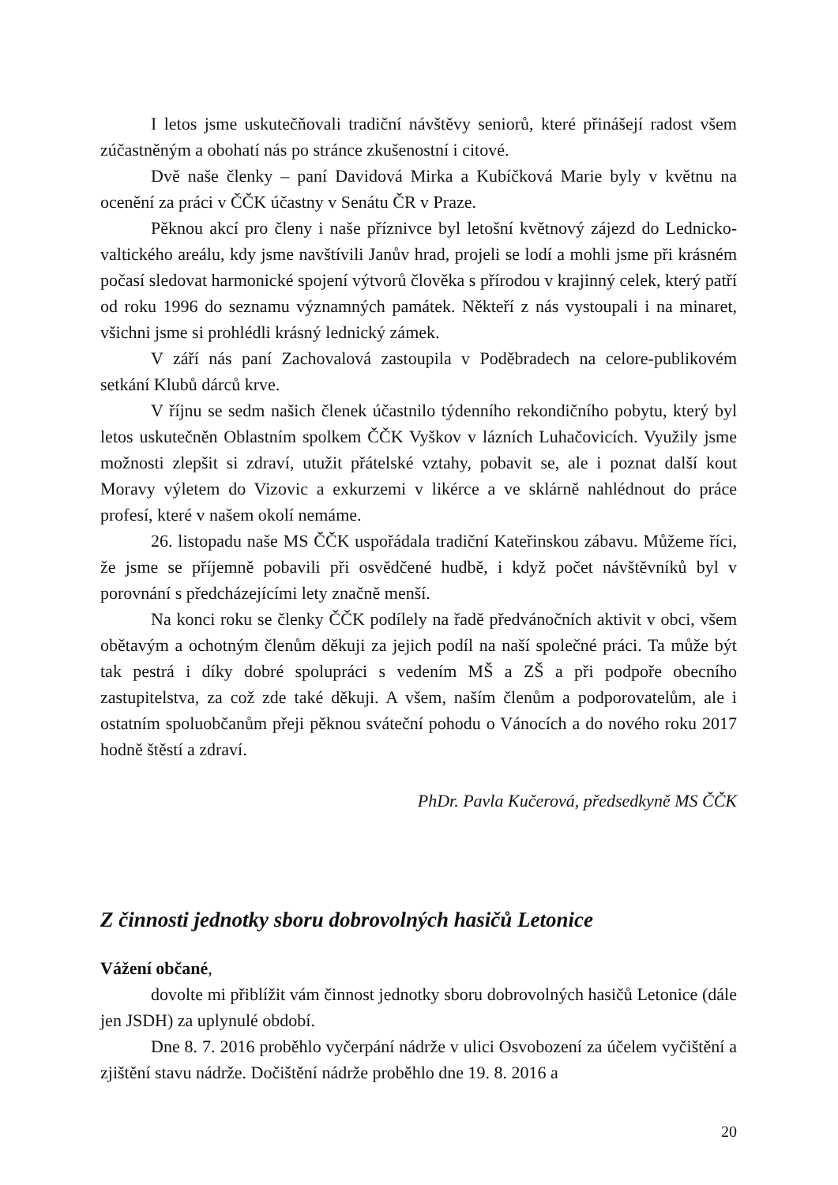I letos jsme uskutečňovali tradiční návštěvy seniorů, které přinášejí radost všem zúčastněným a obohatí nás po stránce zkušenostní i citové.
Dvě naše členky – paní Davidová Mirka a Kubíčková Marie byly v květnu na ocenění za práci v ČČK účastny v Senátu ČR v Praze.
Pěknou akcí pro členy i naše příznivce byl letošní květnový zájezd do Lednicko-valtického areálu, kdy jsme navštívili Janův hrad, projeli se lodí a mohli jsme při krásném počasí sledovat harmonické spojení výtvorů člověka s přírodou v krajinný celek, který patří od roku 1996 do seznamu významných památek. Někteří z nás vystoupali i na minaret, všichni jsme si prohlédli krásný lednický zámek.
V září nás paní Zachovalová zastoupila v Poděbradech na celore-publikovém setkání Klubů dárců krve.
V říjnu se sedm našich členek účastnilo týdenního rekondičního pobytu, který byl letos uskutečněn Oblastním spolkem ČČK Vyškov v lázních Luhačovicích. Využily jsme možnosti zlepšit si zdraví, utužit přátelské vztahy, pobavit se, ale i poznat další kout Moravy výletem do Vizovic a exkurzemi v likérce a ve sklárně nahlédnout do práce profesí, které v našem okolí nemáme.
26. listopadu naše MS ČČK uspořádala tradiční Kateřinskou zábavu. Můžeme říci, že jsme se příjemně pobavili při osvědčené hudbě, i když počet návštěvníků byl v porovnání s předcházejícími lety značně menší.
Na konci roku se členky ČČK podílely na řadě předvánočních aktivit v obci, všem obětavým a ochotným členům děkuji za jejich podíl na naší společné práci. Ta může být tak pestrá i díky dobré spolupráci s vedením MŠ a ZŠ a při podpoře obecního zastupitelstva, za což zde také děkuji. A všem, naším členům a podporovatelům, ale i ostatním spoluobčanům přeji pěknou sváteční pohodu o Vánocích a do nového roku 2017 hodně štěstí a zdraví.
PhDr. Pavla Kučerová, předsedkyně MS ČČK
Z činnosti jednotky sboru dobrovolných hasičů Letonice
Vážení občané,
dovolte mi přiblížit vám činnost jednotky sboru dobrovolných hasičů Letonice (dále jen JSDH) za uplynulé období.
Dne 8. 7. 2016 proběhlo vyčerpání nádrže v ulici Osvobození za účelem vyčištění a zjištění stavu nádrže. Dočištění nádrže proběhlo dne 19. 8. 2016 a
20